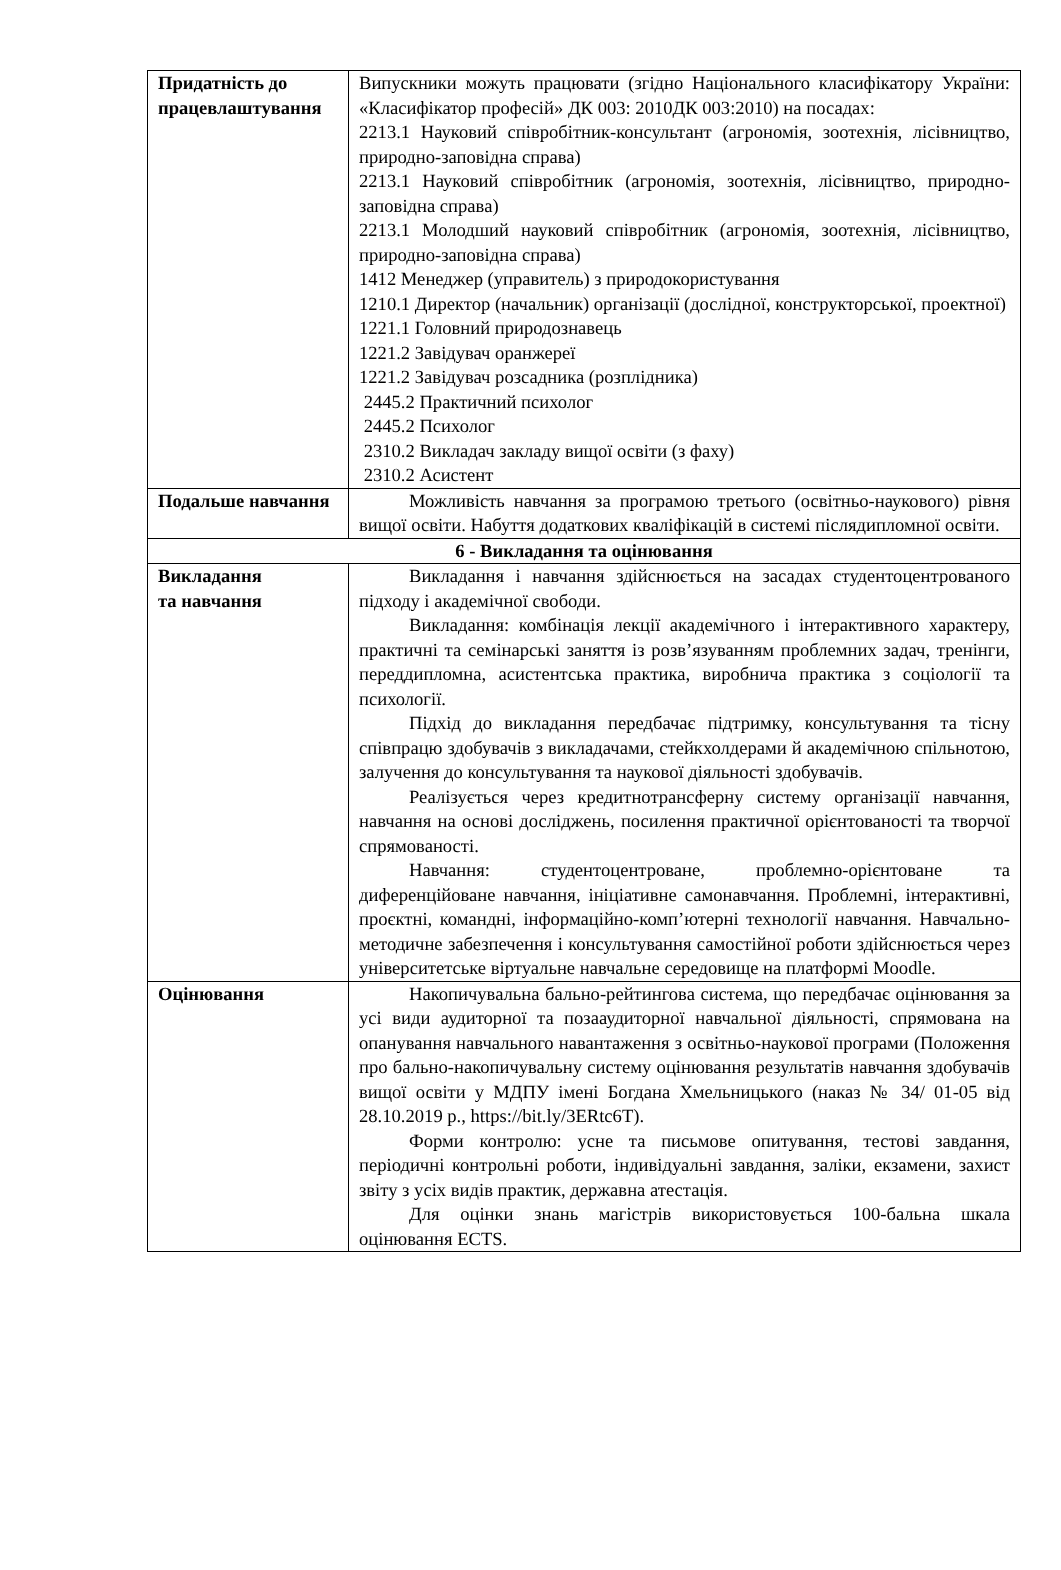| Придатність до працевлаштування | Випускники можуть працювати (згідно Національного класифікатору України: «Класифікатор професій» ДК 003: 2010ДК 003:2010) на посадах: 2213.1 Науковий співробітник-консультант (агрономія, зоотехнія, лісівництво, природно-заповідна справа) 2213.1 Науковий співробітник (агрономія, зоотехнія, лісівництво, природно-заповідна справа) 2213.1 Молодший науковий співробітник (агрономія, зоотехнія, лісівництво, природно-заповідна справа) 1412 Менеджер (управитель) з природокористування 1210.1 Директор (начальник) організації (дослідної, конструкторської, проектної) 1221.1 Головний природознавець 1221.2 Завідувач оранжереї 1221.2 Завідувач розсадника (розплідника) 2445.2 Практичний психолог 2445.2 Психолог 2310.2 Викладач закладу вищої освіти (з фаху) 2310.2 Асистент |
| Подальше навчання | Можливість навчання за програмою третього (освітньо-наукового) рівня вищої освіти. Набуття додаткових кваліфікацій в системі післядипломної освіти. |
| 6 - Викладання та оцінювання | |
| Викладання та навчання | Викладання і навчання здійснюється на засадах студентоцентрованого підходу і академічної свободи. Викладання: комбінація лекції академічного і інтерактивного характеру, практичні та семінарські заняття із розв’язуванням проблемних задач, тренінги, переддипломна, асистентська практика, виробнича практика з соціології та психології. Підхід до викладання передбачає підтримку, консультування та тісну співпрацю здобувачів з викладачами, стейкхолдерами й академічною спільнотою, залучення до консультування та наукової діяльності здобувачів. Реалізується через кредитнотрансферну систему організації навчання, навчання на основі досліджень, посилення практичної орієнтованості та творчої спрямованості. Навчання: студентоцентроване, проблемно-орієнтоване та диференційоване навчання, ініціативне самонавчання. Проблемні, інтерактивні, проєктні, командні, інформаційно-комп’ютерні технології навчання. Навчально-методичне забезпечення і консультування самостійної роботи здійснюється через університетське віртуальне навчальне середовище на платформі Moodle. |
| Оцінювання | Накопичувальна бально-рейтингова система, що передбачає оцінювання за усі види аудиторної та позааудиторної навчальної діяльності, спрямована на опанування навчального навантаження з освітньо-наукової програми (Положення про бально-накопичувальну систему оцінювання результатів навчання здобувачів вищої освіти у МДПУ імені Богдана Хмельницького (наказ № 34/ 01-05 від 28.10.2019 р., https://bit.ly/3ERtc6T). Форми контролю: усне та письмове опитування, тестові завдання, періодичні контрольні роботи, індивідуальні завдання, заліки, екзамени, захист звіту з усіх видів практик, державна атестація. Для оцінки знань магістрів використовується 100-бальна шкала оцінювання ECTS. |